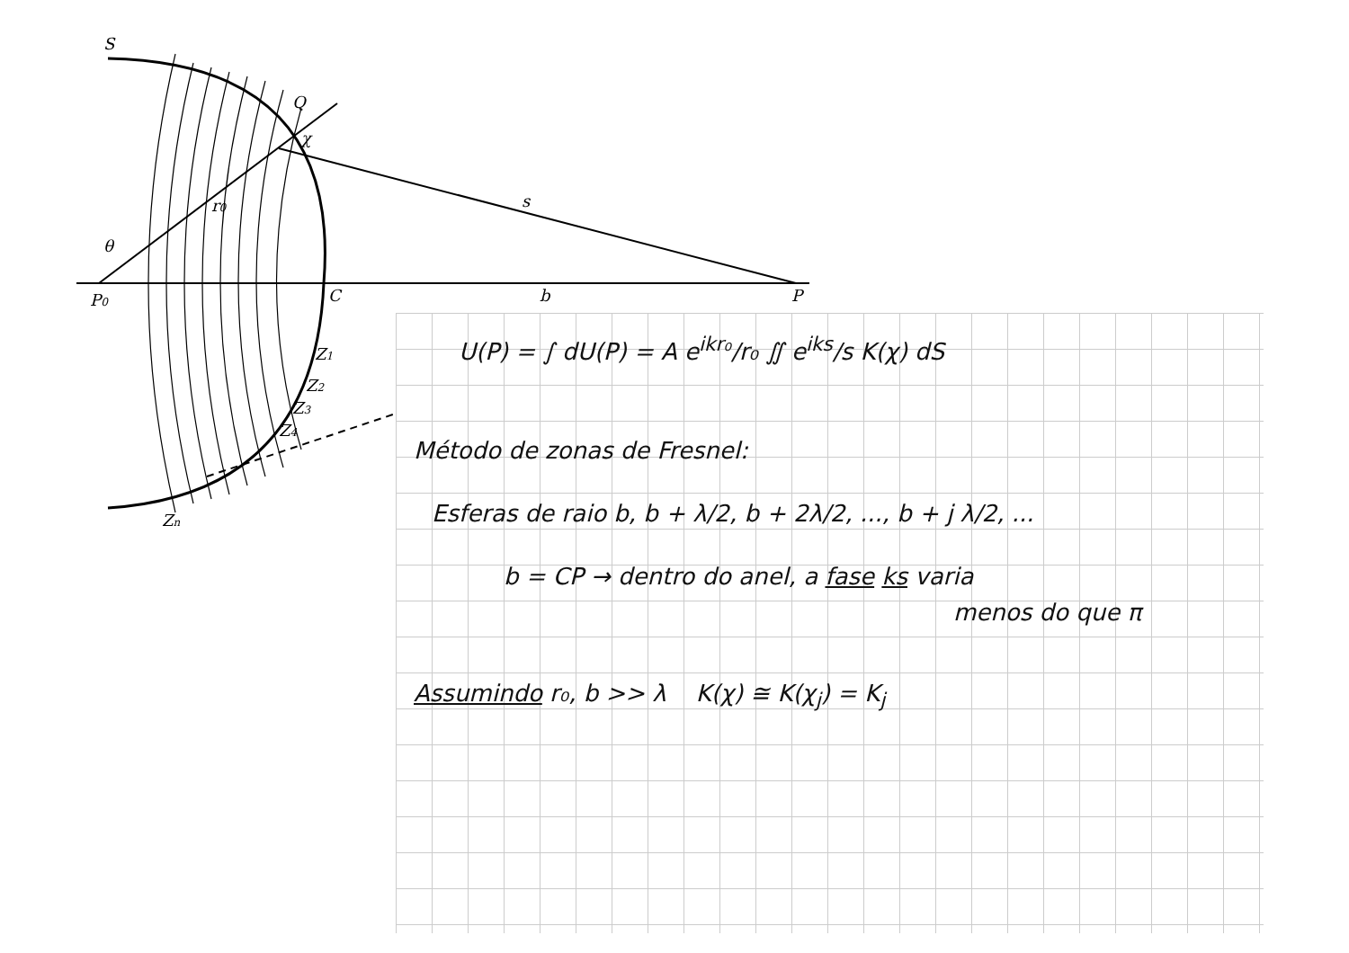S
Q
χ
r0
s
θ
P0
C
b
P
Z1
Z2
Z3
Z4
Zn
U(P) = ∫ dU(P) = A e<sup>ikr₀</sup>/r₀ ∬ e<sup>iks</sup>/s K(χ) dS
Método de zonas de Fresnel:
Esferas de raio b, b + λ/2, b + 2λ/2, ..., b + j λ/2, ...
b = CP → dentro do anel, a fase ks varia
menos do que π
Assumindo r₀, b >> λ K(χ) ≅ K(χ<sub>j</sub>) = K<sub>j</sub>